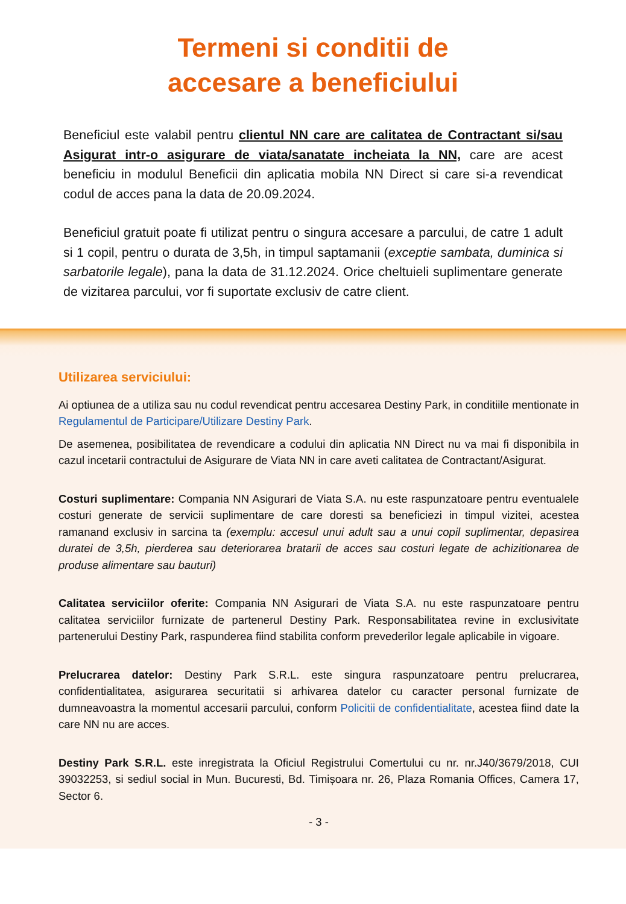Termeni si conditii de
accesare a beneficiului
Beneficiul este valabil pentru clientul NN care are calitatea de Contractant si/sau Asigurat intr-o asigurare de viata/sanatate incheiata la NN, care are acest beneficiu in modulul Beneficii din aplicatia mobila NN Direct si care si-a revendicat codul de acces pana la data de 20.09.2024.
Beneficiul gratuit poate fi utilizat pentru o singura accesare a parcului, de catre 1 adult si 1 copil, pentru o durata de 3,5h, in timpul saptamanii (exceptie sambata, duminica si sarbatorile legale), pana la data de 31.12.2024. Orice cheltuieli suplimentare generate de vizitarea parcului, vor fi suportate exclusiv de catre client.
Utilizarea serviciului:
Ai optiunea de a utiliza sau nu codul revendicat pentru accesarea Destiny Park, in conditiile mentionate in Regulamentul de Participare/Utilizare Destiny Park.
De asemenea, posibilitatea de revendicare a codului din aplicatia NN Direct nu va mai fi disponibila in cazul incetarii contractului de Asigurare de Viata NN in care aveti calitatea de Contractant/Asigurat.
Costuri suplimentare: Compania NN Asigurari de Viata S.A. nu este raspunzatoare pentru eventualele costuri generate de servicii suplimentare de care doresti sa beneficiezi in timpul vizitei, acestea ramanand exclusiv in sarcina ta (exemplu: accesul unui adult sau a unui copil suplimentar, depasirea duratei de 3,5h, pierderea sau deteriorarea bratarii de acces sau costuri legate de achizitionarea de produse alimentare sau bauturi)
Calitatea serviciilor oferite: Compania NN Asigurari de Viata S.A. nu este raspunzatoare pentru calitatea serviciilor furnizate de partenerul Destiny Park. Responsabilitatea revine in exclusivitate partenerului Destiny Park, raspunderea fiind stabilita conform prevederilor legale aplicabile in vigoare.
Prelucrarea datelor: Destiny Park S.R.L. este singura raspunzatoare pentru prelucrarea, confidentialitatea, asigurarea securitatii si arhivarea datelor cu caracter personal furnizate de dumneavoastra la momentul accesarii parcului, conform Policitii de confidentialitate, acestea fiind date la care NN nu are acces.
Destiny Park S.R.L. este inregistrata la Oficiul Registrului Comertului cu nr. nr.J40/3679/2018, CUI 39032253, si sediul social in Mun. Bucuresti, Bd. Timișoara nr. 26, Plaza Romania Offices, Camera 17, Sector 6.
- 3 -